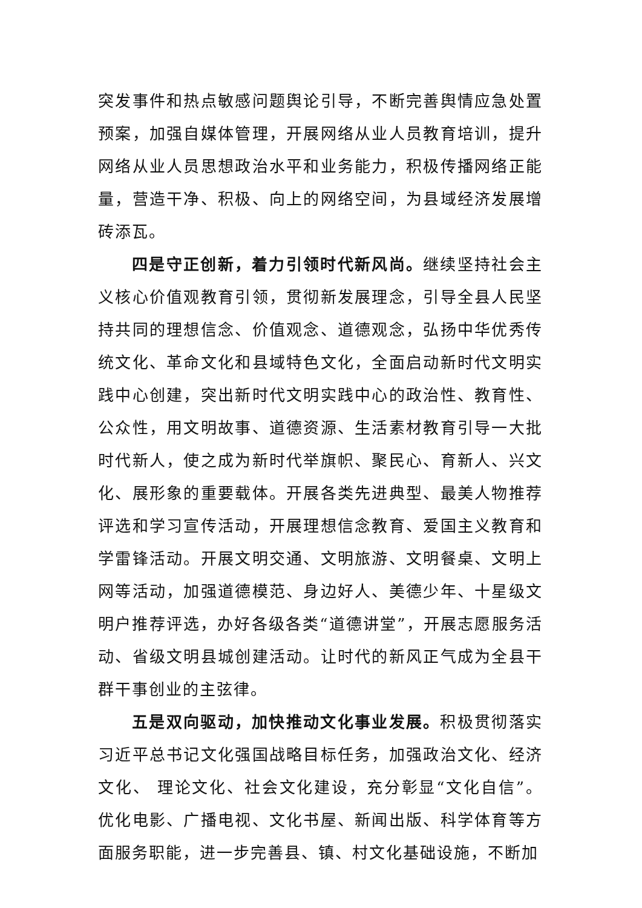突发事件和热点敏感问题舆论引导，不断完善舆情应急处置预案，加强自媒体管理，开展网络从业人员教育培训，提升网络从业人员思想政治水平和业务能力，积极传播网络正能量，营造干净、积极、向上的网络空间，为县域经济发展增砖添瓦。
四是守正创新，着力引领时代新风尚。继续坚持社会主义核心价值观教育引领，贯彻新发展理念，引导全县人民坚持共同的理想信念、价值观念、道德观念，弘扬中华优秀传统文化、革命文化和县域特色文化，全面启动新时代文明实践中心创建，突出新时代文明实践中心的政治性、教育性、公众性，用文明故事、道德资源、生活素材教育引导一大批时代新人，使之成为新时代举旗帜、聚民心、育新人、兴文化、展形象的重要载体。开展各类先进典型、最美人物推荐评选和学习宣传活动，开展理想信念教育、爱国主义教育和学雷锋活动。开展文明交通、文明旅游、文明餐桌、文明上网等活动，加强道德模范、身边好人、美德少年、十星级文明户推荐评选，办好各级各类“道德讲堂”，开展志愿服务活动、省级文明县城创建活动。让时代的新风正气成为全县干群干事创业的主弦律。
五是双向驱动，加快推动文化事业发展。积极贯彻落实习近平总书记文化强国战略目标任务，加强政治文化、经济文化、 理论文化、社会文化建设，充分彰显“文化自信”。优化电影、广播电视、文化书屋、新闻出版、科学体育等方面服务职能，进一步完善县、镇、村文化基础设施，不断加